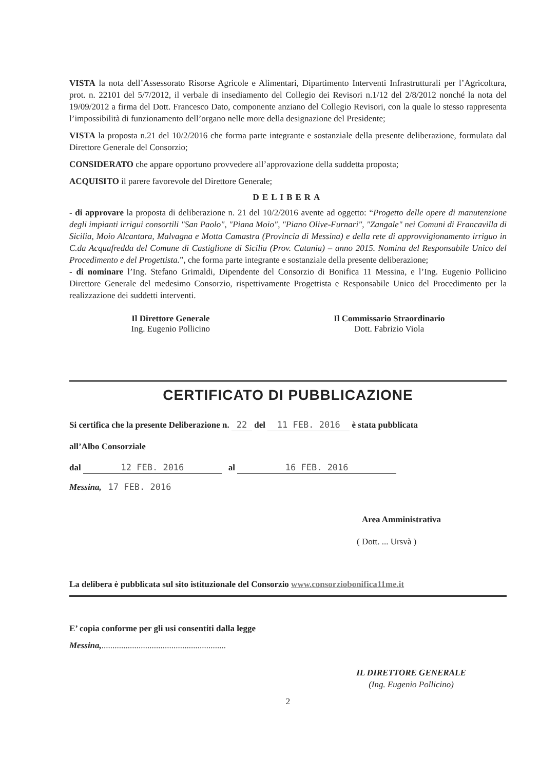VISTA la nota dell’Assessorato Risorse Agricole e Alimentari, Dipartimento Interventi Infrastrutturali per l’Agricoltura, prot. n. 22101 del 5/7/2012, il verbale di insediamento del Collegio dei Revisori n.1/12 del 2/8/2012 nonché la nota del 19/09/2012 a firma del Dott. Francesco Dato, componente anziano del Collegio Revisori, con la quale lo stesso rappresenta l’impossibilità di funzionamento dell’organo nelle more della designazione del Presidente;
VISTA la proposta n.21 del 10/2/2016 che forma parte integrante e sostanziale della presente deliberazione, formulata dal Direttore Generale del Consorzio;
CONSIDERATO che appare opportuno provvedere all’approvazione della suddetta proposta;
ACQUISITO il parere favorevole del Direttore Generale;
DELIBERA
- di approvare la proposta di deliberazione n. 21 del 10/2/2016 avente ad oggetto: “Progetto delle opere di manutenzione degli impianti irrigui consortili "San Paolo", "Piana Moio", "Piano Olive-Furnari", "Zangale" nei Comuni di Francavilla di Sicilia, Moio Alcantara, Malvagna e Motta Camastra (Provincia di Messina) e della rete di approvvigionamento irriguo in C.da Acquafredda del Comune di Castiglione di Sicilia (Prov. Catania) – anno 2015. Nomina del Responsabile Unico del Procedimento e del Progettista.”, che forma parte integrante e sostanziale della presente deliberazione;
- di nominare l’Ing. Stefano Grimaldi, Dipendente del Consorzio di Bonifica 11 Messina, e l’Ing. Eugenio Pollicino Direttore Generale del medesimo Consorzio, rispettivamente Progettista e Responsabile Unico del Procedimento per la realizzazione dei suddetti interventi.
Il Direttore Generale
Ing. Eugenio Pollicino
Il Commissario Straordinario
Dott. Fabrizio Viola
CERTIFICATO DI PUBBLICAZIONE
Si certifica che la presente Deliberazione n. 22 del 11 FEB. 2016 è stata pubblicata
all’Albo Consorziale
dal 12 FEB. 2016 al 16 FEB. 2016
Messina, 17 FEB. 2016
Area Amministrativa
( Dott. ... Ursvà )
La delibera è pubblicata sul sito istituzionale del Consorzio www.consorziobonifica11me.it
E’ copia conforme per gli usi consentiti dalla legge
Messina,.........................................................
IL DIRETTORE GENERALE
(Ing. Eugenio Pollicino)
2